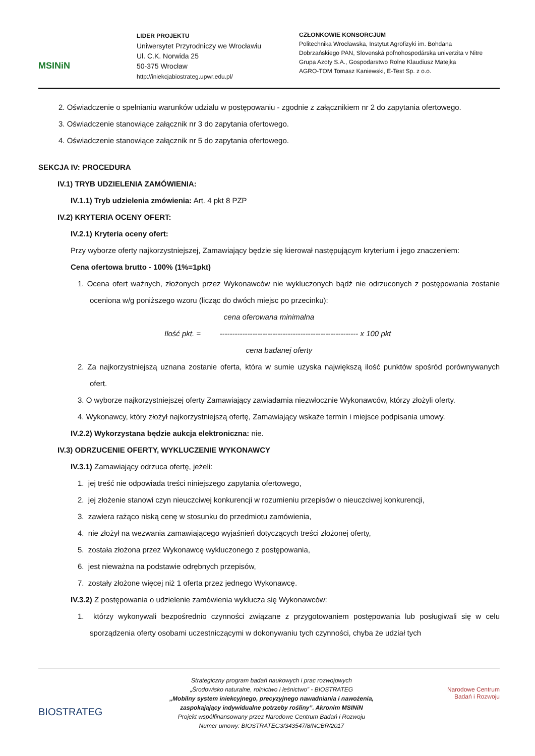MSINiN
LIDER PROJEKTU
Uniwersytet Przyrodniczy we Wrocławiu
Ul. C.K. Norwida 25
50-375 Wrocław
http://iniekcjabiostrateg.upwr.edu.pl/
CZŁONKOWIE KONSORCJUM
Politechnika Wrocławska, Instytut Agrofizyki im. Bohdana
Dobrzańskiego PAN, Slovenská poľnohospodárska univerzita v Nitre
Grupa Azoty S.A., Gospodarstwo Rolne Klaudiusz Matejka
AGRO-TOM Tomasz Kaniewski, E-Test Sp. z o.o.
2. Oświadczenie o spełnianiu warunków udziału w postępowaniu - zgodnie z załącznikiem nr 2 do zapytania ofertowego.
3. Oświadczenie stanowiące załącznik nr 3 do zapytania ofertowego.
4. Oświadczenie stanowiące załącznik nr 5 do zapytania ofertowego.
SEKCJA IV: PROCEDURA
IV.1) TRYB UDZIELENIA ZAMÓWIENIA:
IV.1.1) Tryb udzielenia zmówienia: Art. 4 pkt 8 PZP
IV.2) KRYTERIA OCENY OFERT:
IV.2.1) Kryteria oceny ofert:
Przy wyborze oferty najkorzystniejszej, Zamawiający będzie się kierował następującym kryterium i jego znaczeniem:
Cena ofertowa brutto - 100% (1%=1pkt)
1. Ocena ofert ważnych, złożonych przez Wykonawców nie wykluczonych bądź nie odrzuconych z postępowania zostanie oceniona w/g poniższego wzoru (licząc do dwóch miejsc po przecinku):
cena oferowana minimalna
Ilość pkt. = ------------------------------------------------------- x 100 pkt
cena badanej oferty
2. Za najkorzystniejszą uznana zostanie oferta, która w sumie uzyska największą ilość punktów spośród porównywanych ofert.
3. O wyborze najkorzystniejszej oferty Zamawiający zawiadamia niezwłocznie Wykonawców, którzy złożyli oferty.
4. Wykonawcy, który złożył najkorzystniejszą ofertę, Zamawiający wskaże termin i miejsce podpisania umowy.
IV.2.2) Wykorzystana będzie aukcja elektroniczna: nie.
IV.3) ODRZUCENIE OFERTY, WYKLUCZENIE WYKONAWCY
IV.3.1) Zamawiający odrzuca ofertę, jeżeli:
1. jej treść nie odpowiada treści niniejszego zapytania ofertowego,
2. jej złożenie stanowi czyn nieuczciwej konkurencji w rozumieniu przepisów o nieuczciwej konkurencji,
3. zawiera rażąco niską cenę w stosunku do przedmiotu zamówienia,
4. nie złożył na wezwania zamawiającego wyjaśnień dotyczących treści złożonej oferty,
5. została złożona przez Wykonawcę wykluczonego z postępowania,
6. jest nieważna na podstawie odrębnych przepisów,
7. zostały złożone więcej niż 1 oferta przez jednego Wykonawcę.
IV.3.2) Z postępowania o udzielenie zamówienia wyklucza się Wykonawców:
1. którzy wykonywali bezpośrednio czynności związane z przygotowaniem postępowania lub posługiwali się w celu sporządzenia oferty osobami uczestniczącymi w dokonywaniu tych czynności, chyba że udział tych
BIOSTRATEG
Strategiczny program badań naukowych i prac rozwojowych
„Środowisko naturalne, rolnictwo i leśnictwo” - BIOSTRATEG
„Mobilny system iniekcyjnego, precyzyjnego nawadniania i nawożenia,
zaspokajający indywidualne potrzeby rośliny”. Akronim MSINiN
Projekt współfinansowany przez Narodowe Centrum Badań i Rozwoju
Numer umowy: BIOSTRATEG3/343547/8/NCBR/2017
Narodowe Centrum
Badań i Rozwoju